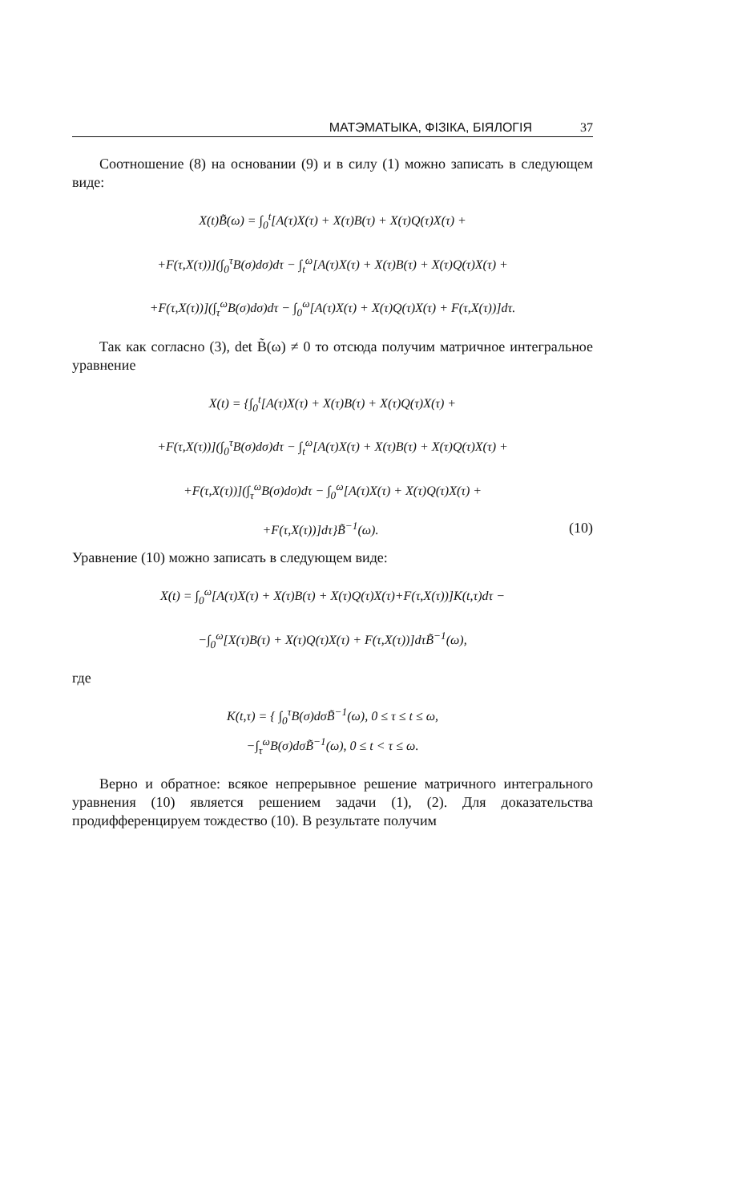МАТЭМАТЫКА, ФІЗІКА, БІЯЛОГІЯ 37
Соотношение (8) на основании (9) и в силу (1) можно записать в следующем виде:
X(t)B̃(ω) = ∫<sub>0</sub><sup>t</sup>[A(τ)X(τ) + X(τ)B(τ) + X(τ)Q(τ)X(τ) +
+F(τ,X(τ))](∫<sub>0</sub><sup>τ</sup>B(σ)dσ)dτ − ∫<sub>t</sub><sup>ω</sup>[A(τ)X(τ) + X(τ)B(τ) + X(τ)Q(τ)X(τ) +
+F(τ,X(τ))](∫<sub>τ</sub><sup>ω</sup>B(σ)dσ)dτ − ∫<sub>0</sub><sup>ω</sup>[A(τ)X(τ) + X(τ)Q(τ)X(τ) + F(τ,X(τ))]dτ.
Так как согласно (3), det B̃(ω) ≠ 0 то отсюда получим матричное интегральное уравнение
X(t) = {∫<sub>0</sub><sup>t</sup>[A(τ)X(τ) + X(τ)B(τ) + X(τ)Q(τ)X(τ) +
+F(τ,X(τ))](∫<sub>0</sub><sup>τ</sup>B(σ)dσ)dτ − ∫<sub>t</sub><sup>ω</sup>[A(τ)X(τ) + X(τ)B(τ) + X(τ)Q(τ)X(τ) +
+F(τ,X(τ))](∫<sub>τ</sub><sup>ω</sup>B(σ)dσ)dτ − ∫<sub>0</sub><sup>ω</sup>[A(τ)X(τ) + X(τ)Q(τ)X(τ) +
+F(τ,X(τ))]dτ}B̃<sup>−1</sup>(ω). (10)
Уравнение (10) можно записать в следующем виде:
X(t) = ∫<sub>0</sub><sup>ω</sup>[A(τ)X(τ) + X(τ)B(τ) + X(τ)Q(τ)X(τ)+F(τ,X(τ))]K(t,τ)dτ −
−∫<sub>0</sub><sup>ω</sup>[X(τ)B(τ) + X(τ)Q(τ)X(τ) + F(τ,X(τ))]dτB̃<sup>−1</sup>(ω),
где
K(t,τ) = { ∫<sub>0</sub><sup>τ</sup>B(σ)dσB̃<sup>−1</sup>(ω), 0 ≤ τ ≤ t ≤ ω,
−∫<sub>τ</sub><sup>ω</sup>B(σ)dσB̃<sup>−1</sup>(ω), 0 ≤ t < τ ≤ ω.
Верно и обратное: всякое непрерывное решение матричного интегрального уравнения (10) является решением задачи (1), (2). Для доказательства продифференцируем тождество (10). В результате получим